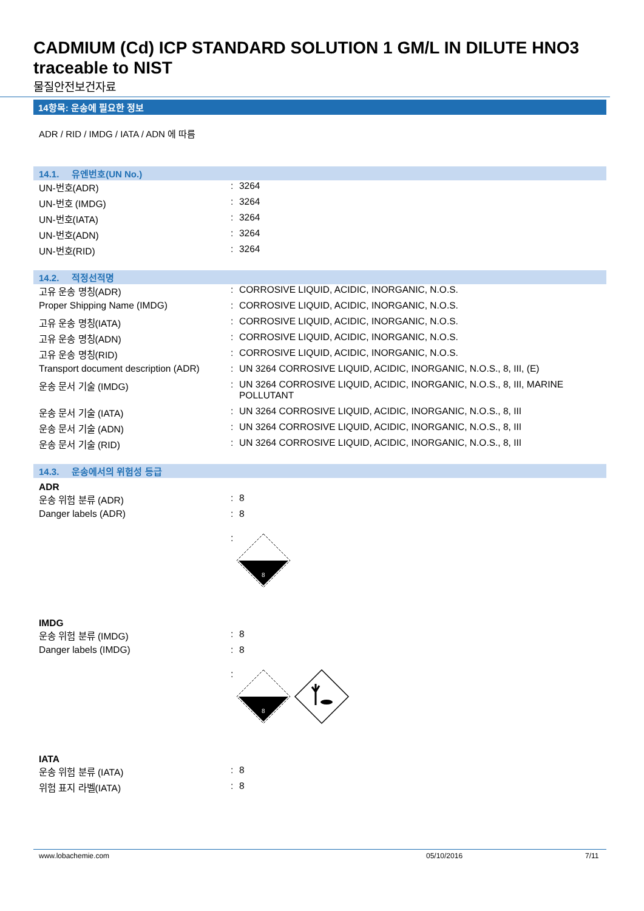CADMIUM (Cd) ICP STANDARD SOLUTION 1 GM/L IN DILUTE HNO3 traceable to NIST
물질안전보건자료
14항목: 운송에 필요한 정보
ADR / RID / IMDG / IATA / ADN 에 따름
14.1. 유엔번호(UN No.)
UN-번호(ADR): 3264
UN-번호 (IMDG): 3264
UN-번호(IATA): 3264
UN-번호(ADN): 3264
UN-번호(RID): 3264
14.2. 적정선적명
고유 운송 명칭(ADR): CORROSIVE LIQUID, ACIDIC, INORGANIC, N.O.S.
Proper Shipping Name (IMDG): CORROSIVE LIQUID, ACIDIC, INORGANIC, N.O.S.
고유 운송 명칭(IATA): CORROSIVE LIQUID, ACIDIC, INORGANIC, N.O.S.
고유 운송 명칭(ADN): CORROSIVE LIQUID, ACIDIC, INORGANIC, N.O.S.
고유 운송 명칭(RID): CORROSIVE LIQUID, ACIDIC, INORGANIC, N.O.S.
Transport document description (ADR): UN 3264 CORROSIVE LIQUID, ACIDIC, INORGANIC, N.O.S., 8, III, (E)
운송 문서 기술 (IMDG): UN 3264 CORROSIVE LIQUID, ACIDIC, INORGANIC, N.O.S., 8, III, MARINE POLLUTANT
운송 문서 기술 (IATA): UN 3264 CORROSIVE LIQUID, ACIDIC, INORGANIC, N.O.S., 8, III
운송 문서 기술 (ADN): UN 3264 CORROSIVE LIQUID, ACIDIC, INORGANIC, N.O.S., 8, III
운송 문서 기술 (RID): UN 3264 CORROSIVE LIQUID, ACIDIC, INORGANIC, N.O.S., 8, III
14.3. 운송에서의 위험성 등급
ADR
운송 위험 분류 (ADR): 8
Danger labels (ADR): 8
:
8
IMDG
운송 위험 분류 (IMDG): 8
Danger labels (IMDG): 8
:
8
IATA
운송 위험 분류 (IATA): 8
위험 표지 라벨(IATA): 8
www.lobachemie.com 05/10/2016 7/11